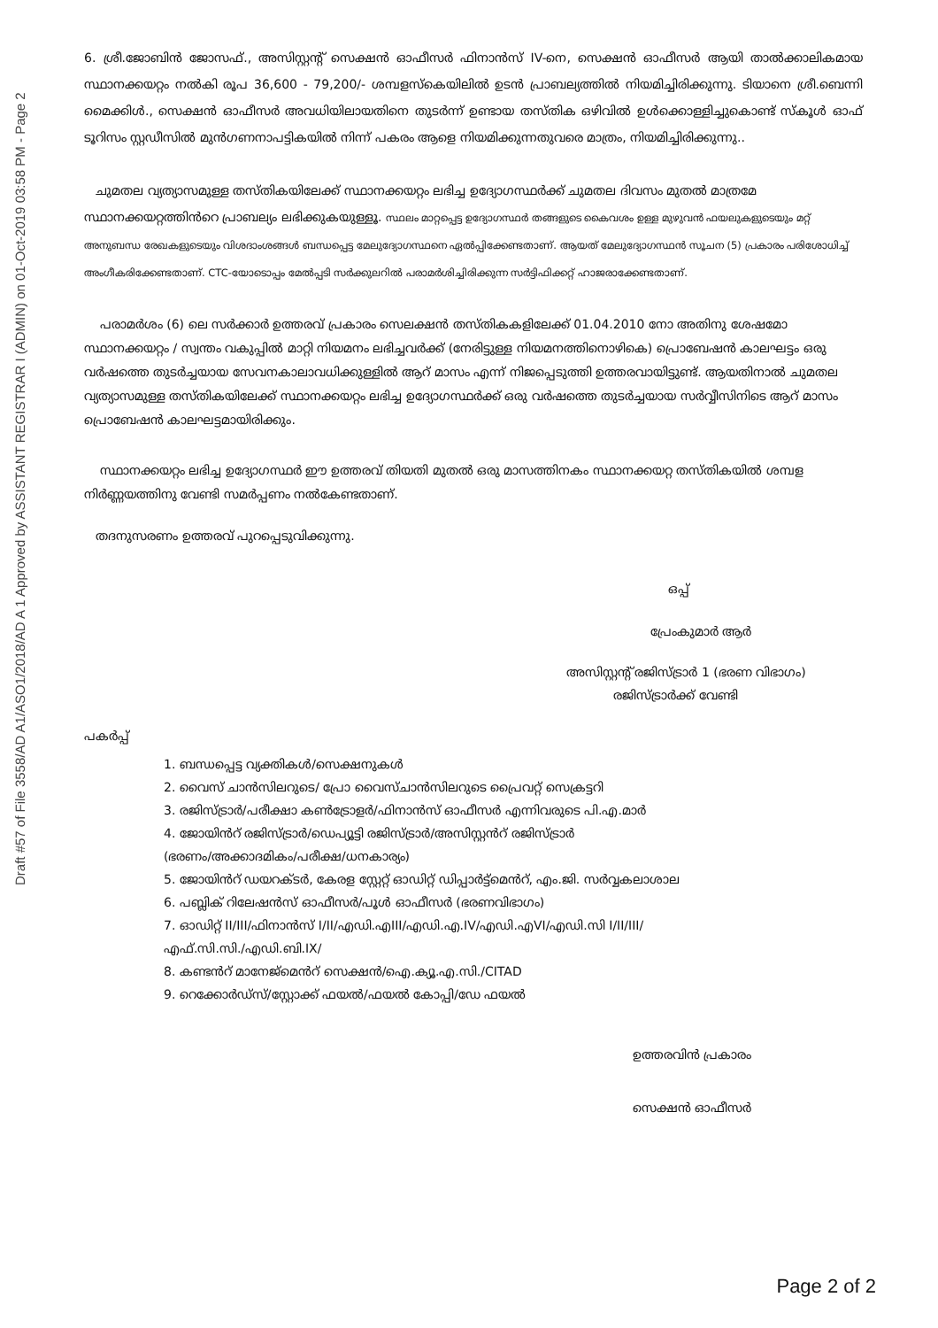Draft #57 of File 3558/AD A1/ASO1/2018/AD A 1 Approved by ASSISTANT REGISTRAR I (ADMIN) on 01-Oct-2019 03:58 PM - Page 2
6. ശ്രീ.ജോബിൻ ജോസഫ്., അസിസ്റ്റന്റ് സെക്ഷൻ ഓഫീസർ ഫിനാൻസ് IV-നെ, സെക്ഷൻ ഓഫീസർ ആയി താൽക്കാലികമായ സ്ഥാനക്കയറ്റം നൽകി രൂപ 36,600 - 79,200/- ശമ്പളസ്കെയിലിൽ ഉടൻ പ്രാബല്യത്തിൽ നിയമിച്ചിരിക്കുന്നു. ടിയാനെ ശ്രീ.ബെന്നി മൈക്കിൾ., സെക്ഷൻ ഓഫീസർ അവധിയിലായതിനെ തുടർന്ന് ഉണ്ടായ തസ്തിക ഒഴിവിൽ ഉൾക്കൊള്ളിച്ചുകൊണ്ട് സ്കൂൾ ഓഫ് ടൂറിസം സ്റ്റഡീസിൽ മുൻഗണനാപട്ടികയിൽ നിന്ന് പകരം ആളെ നിയമിക്കുന്നതുവരെ മാത്രം, നിയമിച്ചിരിക്കുന്നു..
ചുമതല വ്യത്യാസമുള്ള തസ്തികയിലേക്ക് സ്ഥാനക്കയറ്റം ലഭിച്ച ഉദ്യോഗസ്ഥർക്ക് ചുമതല ദിവസം മുതൽ മാത്രമേ സ്ഥാനക്കയറ്റത്തിൻറെ പ്രാബല്യം ലഭിക്കുകയുള്ളൂ. സ്ഥലം മാറ്റപ്പെട്ട ഉദ്യോഗസ്ഥർ തങ്ങളുടെ കൈവശം ഉള്ള മുഴുവൻ ഫയലുകളുടെയും മറ്റ് അനുബന്ധ രേഖകളുടെയും വിശദാംശങ്ങൾ ബന്ധപ്പെട്ട മേലുദ്യോഗസ്ഥനെ ഏൽപ്പിക്കേണ്ടതാണ്. ആയത് മേലുദ്യോഗസ്ഥൻ സൂചന (5) പ്രകാരം പരിശോധിച്ച് അംഗീകരിക്കേണ്ടതാണ്. CTC-യോടൊപ്പം മേൽപ്പടി സർക്കുലറിൽ പരാമർശിച്ചിരിക്കുന്ന സർട്ടിഫിക്കറ്റ് ഹാജരാക്കേണ്ടതാണ്.
പരാമർശം (6) ലെ സർക്കാർ ഉത്തരവ് പ്രകാരം സെലക്ഷൻ തസ്തികകളിലേക്ക് 01.04.2010 നോ അതിനു ശേഷമോ സ്ഥാനക്കയറ്റം / സ്വന്തം വകുപ്പിൽ മാറ്റി നിയമനം ലഭിച്ചവർക്ക് (നേരിട്ടുള്ള നിയമനത്തിനൊഴികെ) പ്രൊബേഷൻ കാലഘട്ടം ഒരു വർഷത്തെ തുടർച്ചയായ സേവനകാലാവധിക്കുള്ളിൽ ആറ് മാസം എന്ന് നിജപ്പെടുത്തി ഉത്തരവായിട്ടുണ്ട്. ആയതിനാൽ ചുമതല വ്യത്യാസമുള്ള തസ്തികയിലേക്ക് സ്ഥാനക്കയറ്റം ലഭിച്ച ഉദ്യോഗസ്ഥർക്ക് ഒരു വർഷത്തെ തുടർച്ചയായ സർവ്വീസിനിടെ ആറ് മാസം പ്രൊബേഷൻ കാലഘട്ടമായിരിക്കും.
സ്ഥാനക്കയറ്റം ലഭിച്ച ഉദ്യോഗസ്ഥർ ഈ ഉത്തരവ് തിയതി മുതൽ ഒരു മാസത്തിനകം സ്ഥാനക്കയറ്റ തസ്തികയിൽ ശമ്പള നിർണ്ണയത്തിനു വേണ്ടി സമർപ്പണം നൽകേണ്ടതാണ്.
തദനുസരണം ഉത്തരവ് പുറപ്പെടുവിക്കുന്നു.
ഒപ്പ്
പ്രേംകുമാർ ആർ
അസിസ്റ്റന്റ് രജിസ്ട്രാർ 1 (ഭരണ വിഭാഗം)
രജിസ്ട്രാർക്ക് വേണ്ടി
പകർപ്പ്
1. ബന്ധപ്പെട്ട വ്യക്തികൾ/സെക്ഷനുകൾ
2. വൈസ് ചാൻസിലറുടെ/ പ്രോ വൈസ്ചാൻസിലറുടെ പ്രൈവറ്റ് സെക്രട്ടറി
3. രജിസ്ട്രാർ/പരീക്ഷാ കൺട്രോളർ/ഫിനാൻസ് ഓഫീസർ എന്നിവരുടെ പി.എ.മാർ
4. ജോയിൻറ് രജിസ്ട്രാർ/ഡെപ്യൂട്ടി രജിസ്ട്രാർ/അസിസ്റ്റൻറ് രജിസ്ട്രാർ
(ഭരണം/അക്കാദമികം/പരീക്ഷ/ധനകാര്യം)
5. ജോയിൻറ് ഡയറക്ടർ, കേരള സ്റ്റേറ്റ് ഓഡിറ്റ് ഡിപ്പാർട്ട്മെൻറ്, എം.ജി. സർവ്വകലാശാല
6. പബ്ലിക് റിലേഷൻസ് ഓഫീസർ/പൂൾ ഓഫീസർ (ഭരണവിഭാഗം)
7. ഓഡിറ്റ് II/III/ഫിനാൻസ് I/II/എഡി.എIII/എഡി.എ.IV/എഡി.എVI/എഡി.സി I/II/III/
എഫ്.സി.സി./എഡി.ബി.IX/
8. കണ്ടൻറ് മാനേജ്മെൻറ് സെക്ഷൻ/ഐ.ക്യൂ.എ.സി./CITAD
9. റെക്കോർഡ്സ്/സ്റ്റോക്ക് ഫയൽ/ഫയൽ കോപ്പി/ഡേ ഫയൽ
ഉത്തരവിൻ പ്രകാരം
സെക്ഷൻ ഓഫീസർ
Page 2 of 2